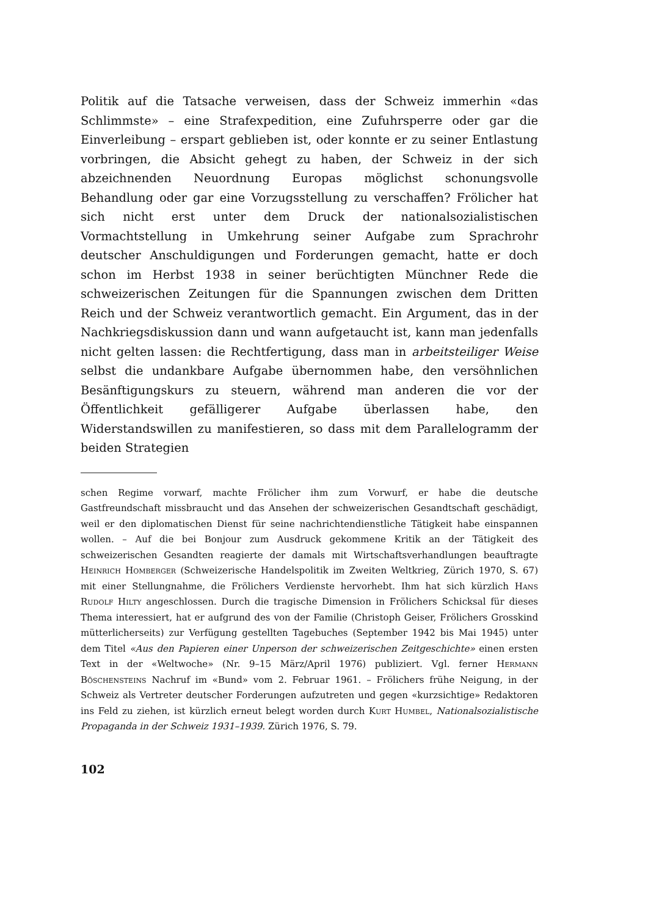Politik auf die Tatsache verweisen, dass der Schweiz immerhin «das Schlimmste» – eine Strafexpedition, eine Zufuhrsperre oder gar die Einverleibung – erspart geblieben ist, oder konnte er zu seiner Entlastung vorbringen, die Absicht gehegt zu haben, der Schweiz in der sich abzeichnenden Neuordnung Europas möglichst schonungsvolle Behandlung oder gar eine Vorzugsstellung zu verschaffen? Frölicher hat sich nicht erst unter dem Druck der nationalsozialistischen Vormachtstellung in Umkehrung seiner Aufgabe zum Sprachrohr deutscher Anschuldigungen und Forderungen gemacht, hatte er doch schon im Herbst 1938 in seiner berüchtigten Münchner Rede die schweizerischen Zeitungen für die Spannungen zwischen dem Dritten Reich und der Schweiz verantwortlich gemacht. Ein Argument, das in der Nachkriegsdiskussion dann und wann aufgetaucht ist, kann man jedenfalls nicht gelten lassen: die Rechtfertigung, dass man in arbeitsteiliger Weise selbst die undankbare Aufgabe übernommen habe, den versöhnlichen Besänftigungskurs zu steuern, während man anderen die vor der Öffentlichkeit gefälligerer Aufgabe überlassen habe, den Widerstandswillen zu manifestieren, so dass mit dem Parallelogramm der beiden Strategien
schen Regime vorwarf, machte Frölicher ihm zum Vorwurf, er habe die deutsche Gastfreundschaft missbraucht und das Ansehen der schweizerischen Gesandtschaft geschädigt, weil er den diplomatischen Dienst für seine nachrichtendienstliche Tätigkeit habe einspannen wollen. – Auf die bei Bonjour zum Ausdruck gekommene Kritik an der Tätigkeit des schweizerischen Gesandten reagierte der damals mit Wirtschaftsverhandlungen beauftragte Heinrich Homberger (Schweizerische Handelspolitik im Zweiten Weltkrieg, Zürich 1970, S. 67) mit einer Stellungnahme, die Frölichers Verdienste hervorhebt. Ihm hat sich kürzlich Hans Rudolf Hilty angeschlossen. Durch die tragische Dimension in Frölichers Schicksal für dieses Thema interessiert, hat er aufgrund des von der Familie (Christoph Geiser, Frölichers Grosskind mütterlicherseits) zur Verfügung gestellten Tagebuches (September 1942 bis Mai 1945) unter dem Titel «Aus den Papieren einer Unperson der schweizerischen Zeitgeschichte» einen ersten Text in der «Weltwoche» (Nr. 9–15 März/April 1976) publiziert. Vgl. ferner Hermann Böschensteins Nachruf im «Bund» vom 2. Februar 1961. – Frölichers frühe Neigung, in der Schweiz als Vertreter deutscher Forderungen aufzutreten und gegen «kurzsichtige» Redaktoren ins Feld zu ziehen, ist kürzlich erneut belegt worden durch Kurt Humbel, Nationalsozialistische Propaganda in der Schweiz 1931–1939. Zürich 1976, S. 79.
102